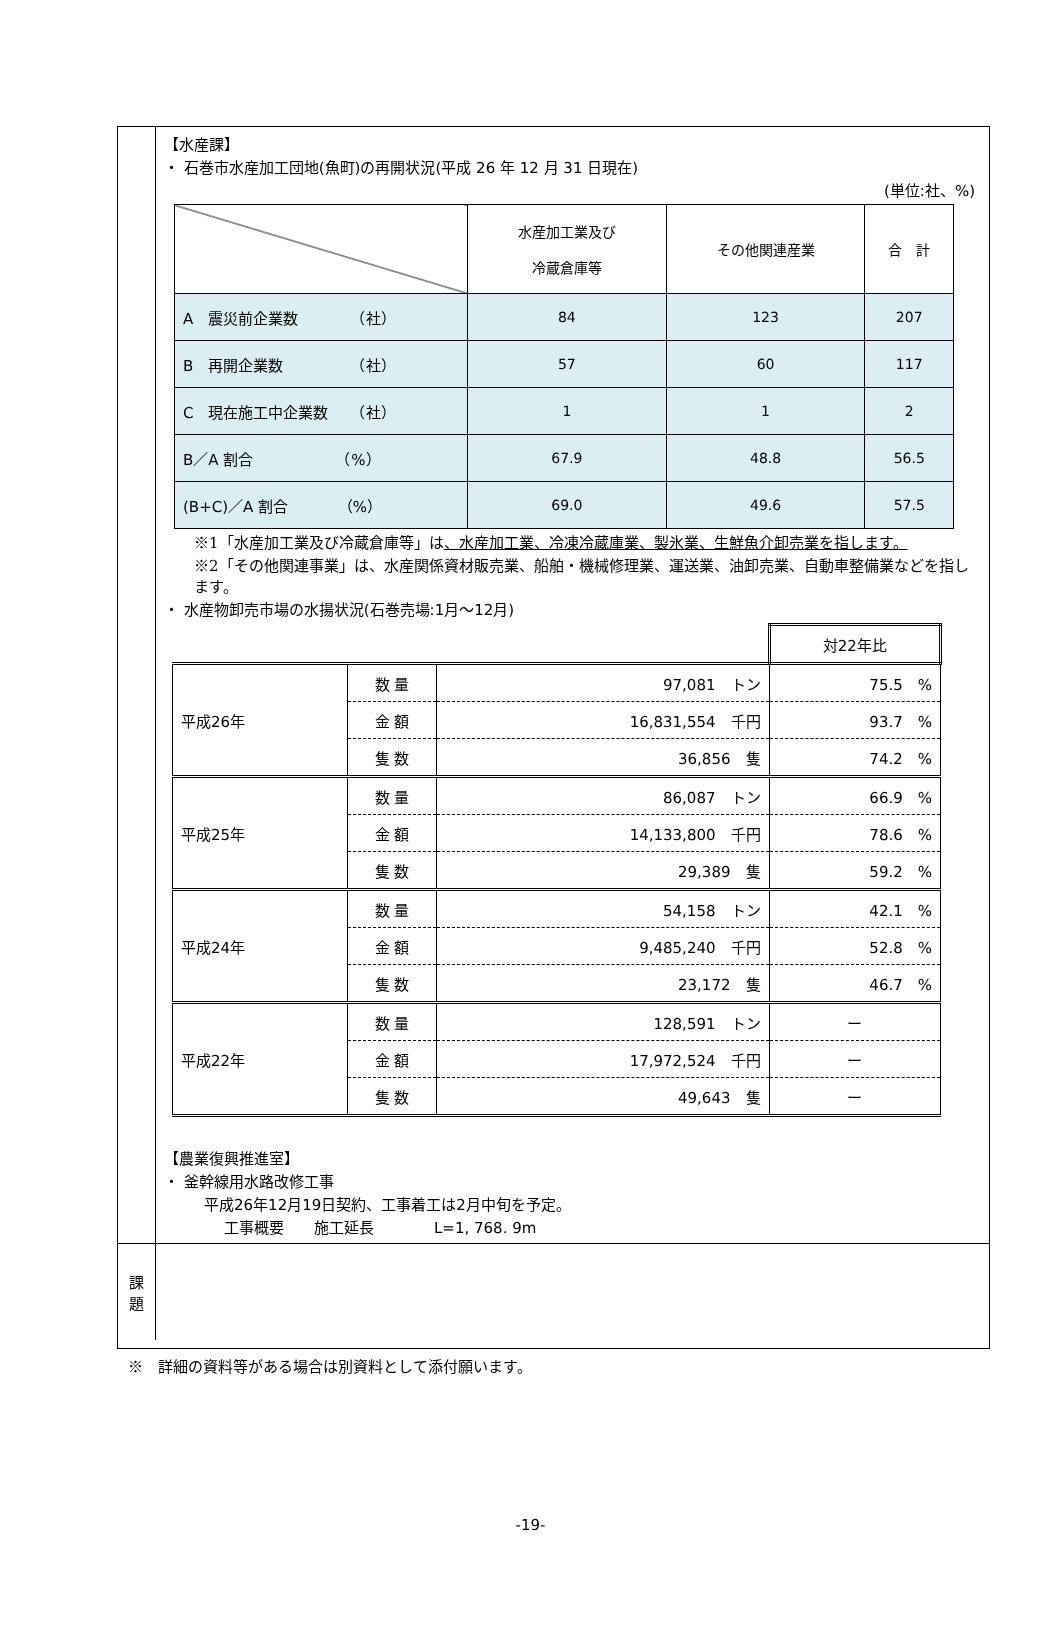【水産課】
・ 石巻市水産加工団地(魚町)の再開状況(平成 26 年 12 月 31 日現在)
(単位:社、%)
| | 水産加工業及び 冷蔵倉庫等 | その他関連産業 | 合 計 |
| --- | --- | --- | --- |
| A 震災前企業数 （社） | 84 | 123 | 207 |
| B 再開企業数 （社） | 57 | 60 | 117 |
| C 現在施工中企業数 （社） | 1 | 1 | 2 |
| B／A 割合 （%） | 67.9 | 48.8 | 56.5 |
| (B+C)／A 割合 （%） | 69.0 | 49.6 | 57.5 |
※1「水産加工業及び冷蔵倉庫等」は、水産加工業、冷凍冷蔵庫業、製氷業、生鮮魚介卸売業を指します。
※2「その他関連事業」は、水産関係資材販売業、船舶・機械修理業、運送業、油卸売業、自動車整備業などを指します。
・ 水産物卸売市場の水揚状況(石巻売場:1月〜12月)
| | | | 対22年比 |
| 平成26年 | 数 量 | 97,081 トン | 75.5 % |
| | 金 額 | 16,831,554 千円 | 93.7 % |
| | 隻 数 | 36,856 隻 | 74.2 % |
| 平成25年 | 数 量 | 86,087 トン | 66.9 % |
| | 金 額 | 14,133,800 千円 | 78.6 % |
| | 隻 数 | 29,389 隻 | 59.2 % |
| 平成24年 | 数 量 | 54,158 トン | 42.1 % |
| | 金 額 | 9,485,240 千円 | 52.8 % |
| | 隻 数 | 23,172 隻 | 46.7 % |
| 平成22年 | 数 量 | 128,591 トン | ー |
| | 金 額 | 17,972,524 千円 | ー |
| | 隻 数 | 49,643 隻 | ー |
【農業復興推進室】
・ 釜幹線用水路改修工事
平成26年12月19日契約、工事着工は2月中旬を予定。
工事概要　　施工延長　　　　L=1, 768. 9m
課
題
※　詳細の資料等がある場合は別資料として添付願います。
-19-